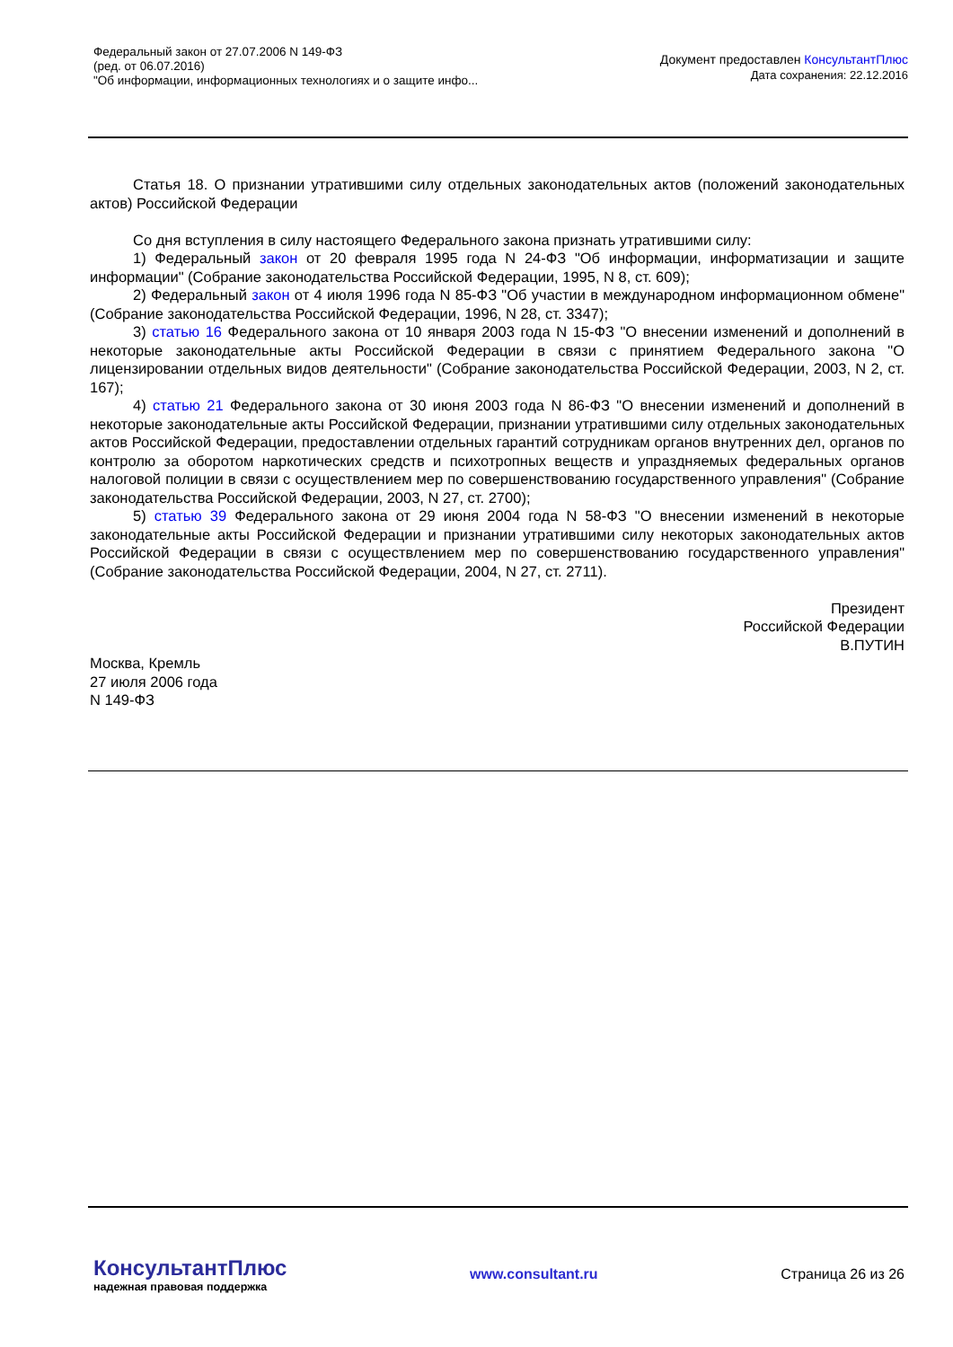Федеральный закон от 27.07.2006 N 149-ФЗ
(ред. от 06.07.2016)
"Об информации, информационных технологиях и о защите инфо...
Документ предоставлен КонсультантПлюс
Дата сохранения: 22.12.2016
Статья 18. О признании утратившими силу отдельных законодательных актов (положений законодательных актов) Российской Федерации
Со дня вступления в силу настоящего Федерального закона признать утратившими силу:
1) Федеральный закон от 20 февраля 1995 года N 24-ФЗ "Об информации, информатизации и защите информации" (Собрание законодательства Российской Федерации, 1995, N 8, ст. 609);
2) Федеральный закон от 4 июля 1996 года N 85-ФЗ "Об участии в международном информационном обмене" (Собрание законодательства Российской Федерации, 1996, N 28, ст. 3347);
3) статью 16 Федерального закона от 10 января 2003 года N 15-ФЗ "О внесении изменений и дополнений в некоторые законодательные акты Российской Федерации в связи с принятием Федерального закона "О лицензировании отдельных видов деятельности" (Собрание законодательства Российской Федерации, 2003, N 2, ст. 167);
4) статью 21 Федерального закона от 30 июня 2003 года N 86-ФЗ "О внесении изменений и дополнений в некоторые законодательные акты Российской Федерации, признании утратившими силу отдельных законодательных актов Российской Федерации, предоставлении отдельных гарантий сотрудникам органов внутренних дел, органов по контролю за оборотом наркотических средств и психотропных веществ и упраздняемых федеральных органов налоговой полиции в связи с осуществлением мер по совершенствованию государственного управления" (Собрание законодательства Российской Федерации, 2003, N 27, ст. 2700);
5) статью 39 Федерального закона от 29 июня 2004 года N 58-ФЗ "О внесении изменений в некоторые законодательные акты Российской Федерации и признании утратившими силу некоторых законодательных актов Российской Федерации в связи с осуществлением мер по совершенствованию государственного управления" (Собрание законодательства Российской Федерации, 2004, N 27, ст. 2711).
Президент
Российской Федерации
В.ПУТИН
Москва, Кремль
27 июля 2006 года
N 149-ФЗ
КонсультантПлюс
надежная правовая поддержка
www.consultant.ru Страница 26 из 26